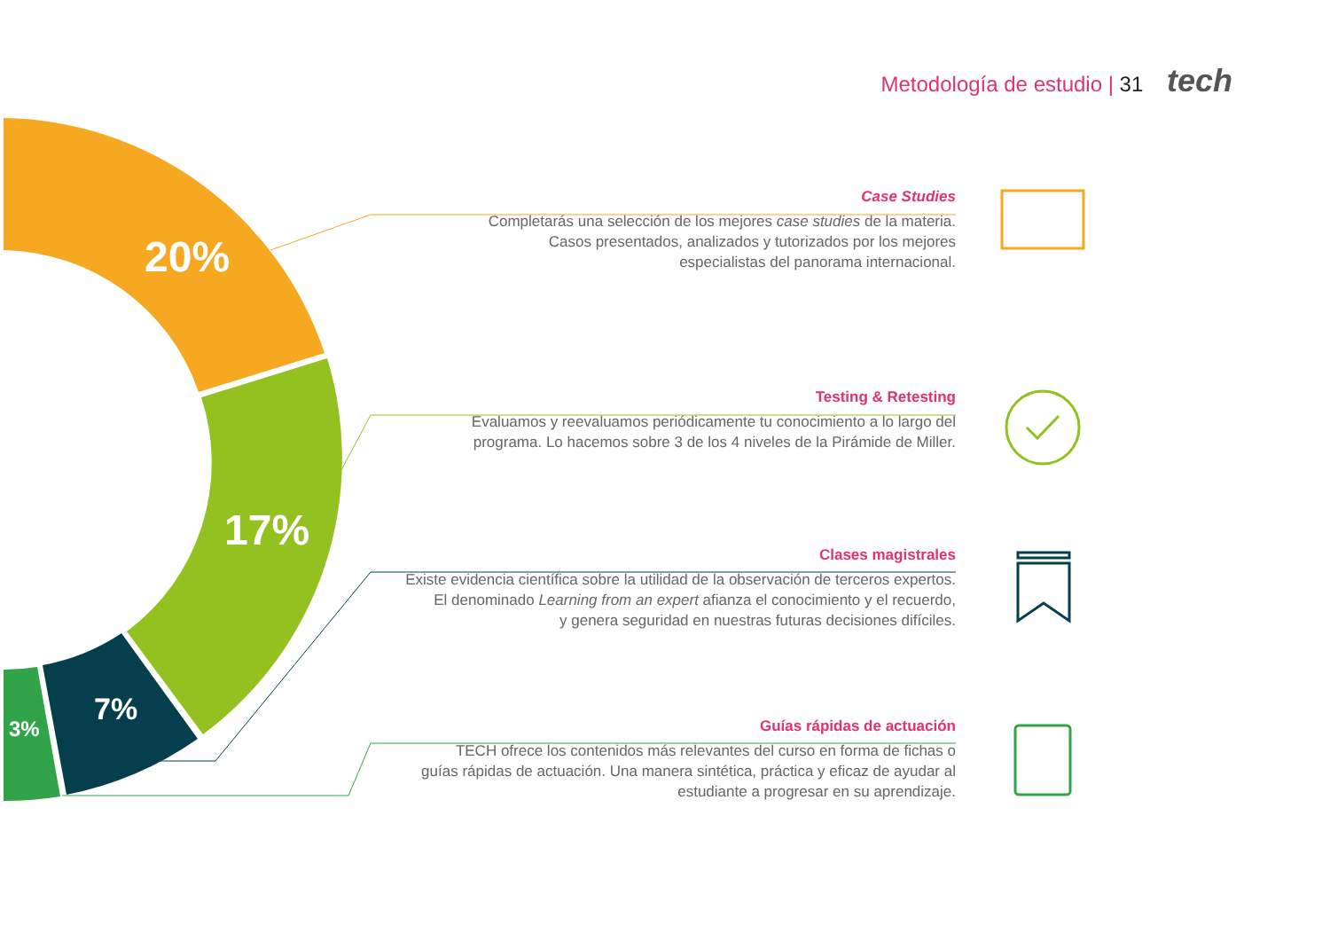Metodología de estudio | 31 tech
20%
17%
7%
3%
Case Studies
Completarás una selección de los mejores case studies de la materia.
Casos presentados, analizados y tutorizados por los mejores
especialistas del panorama internacional.
Testing & Retesting
Evaluamos y reevaluamos periódicamente tu conocimiento a lo largo del
programa. Lo hacemos sobre 3 de los 4 niveles de la Pirámide de Miller.
Clases magistrales
Existe evidencia científica sobre la utilidad de la observación de terceros expertos.
El denominado Learning from an expert afianza el conocimiento y el recuerdo,
y genera seguridad en nuestras futuras decisiones difíciles.
Guías rápidas de actuación
TECH ofrece los contenidos más relevantes del curso en forma de fichas o
guías rápidas de actuación. Una manera sintética, práctica y eficaz de ayudar al
estudiante a progresar en su aprendizaje.